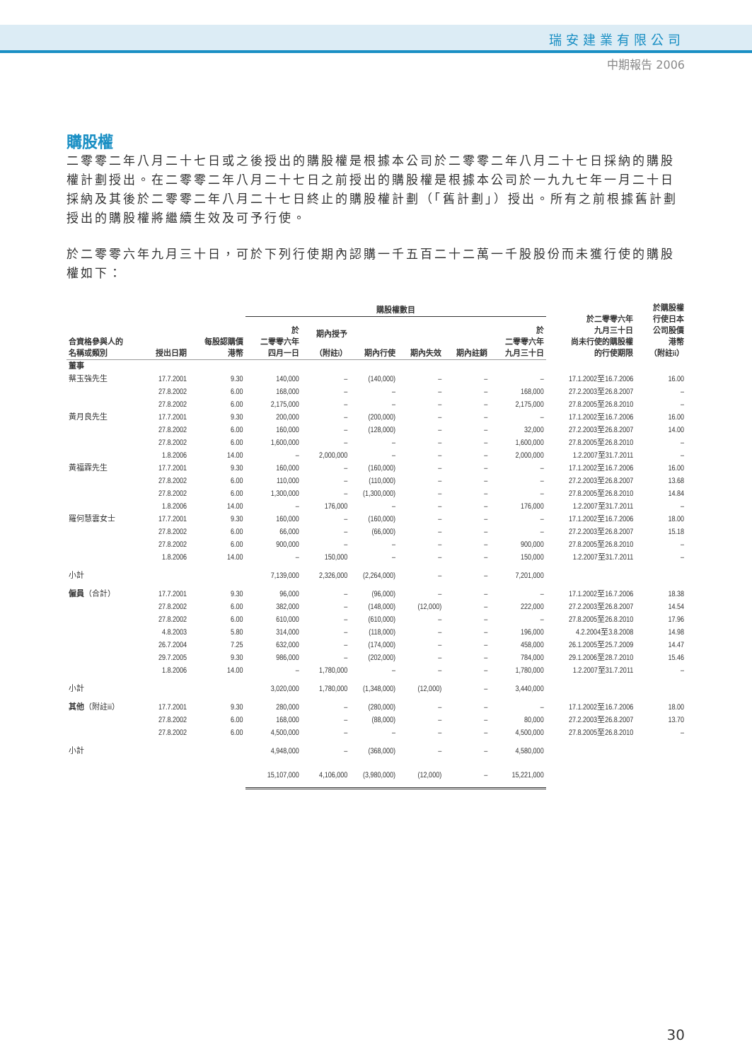瑞安建業有限公司
中期報告 2006
購股權
二零零二年八月二十七日或之後授出的購股權是根據本公司於二零零二年八月二十七日採納的購股權計劃授出。在二零零二年八月二十七日之前授出的購股權是根據本公司於一九九七年一月二十日採納及其後於二零零二年八月二十七日終止的購股權計劃（「舊計劃」）授出。所有之前根據舊計劃授出的購股權將繼續生效及可予行使。
於二零零六年九月三十日，可於下列行使期內認購一千五百二十二萬一千股股份而未獲行使的購股權如下：
| | | | 購股權數目 | | | | | | 於二零零六年 九月三十日 尚未行使的購股權 的行使期限 | 於購股權 行使日本 公司股價 港幣 （附註ii） |
| --- | --- | --- | --- | --- | --- | --- | --- | --- | --- | --- |
| 合資格參與人的 名稱或類別 | 授出日期 | 每股認購價 港幣 | 於 二零零六年 四月一日 | 期內授予 （附註i） | 期內行使 | 期內失效 | 期內註銷 | 於 二零零六年 九月三十日 | | |
| 董事 | | | | | | | | | | |
| 蔡玉強先生 | 17.7.2001 | 9.30 | 140,000 | – | (140,000) | – | – | – | 17.1.2002至16.7.2006 | 16.00 |
| | 27.8.2002 | 6.00 | 168,000 | – | – | – | – | 168,000 | 27.2.2003至26.8.2007 | – |
| | 27.8.2002 | 6.00 | 2,175,000 | – | – | – | – | 2,175,000 | 27.8.2005至26.8.2010 | – |
| 黃月良先生 | 17.7.2001 | 9.30 | 200,000 | – | (200,000) | – | – | – | 17.1.2002至16.7.2006 | 16.00 |
| | 27.8.2002 | 6.00 | 160,000 | – | (128,000) | – | – | 32,000 | 27.2.2003至26.8.2007 | 14.00 |
| | 27.8.2002 | 6.00 | 1,600,000 | – | – | – | – | 1,600,000 | 27.8.2005至26.8.2010 | – |
| | 1.8.2006 | 14.00 | – | 2,000,000 | – | – | – | 2,000,000 | 1.2.2007至31.7.2011 | – |
| 黃福霖先生 | 17.7.2001 | 9.30 | 160,000 | – | (160,000) | – | – | – | 17.1.2002至16.7.2006 | 16.00 |
| | 27.8.2002 | 6.00 | 110,000 | – | (110,000) | – | – | – | 27.2.2003至26.8.2007 | 13.68 |
| | 27.8.2002 | 6.00 | 1,300,000 | – | (1,300,000) | – | – | – | 27.8.2005至26.8.2010 | 14.84 |
| | 1.8.2006 | 14.00 | – | 176,000 | – | – | – | 176,000 | 1.2.2007至31.7.2011 | – |
| 羅何慧雲女士 | 17.7.2001 | 9.30 | 160,000 | – | (160,000) | – | – | – | 17.1.2002至16.7.2006 | 18.00 |
| | 27.8.2002 | 6.00 | 66,000 | – | (66,000) | – | – | – | 27.2.2003至26.8.2007 | 15.18 |
| | 27.8.2002 | 6.00 | 900,000 | – | – | – | – | 900,000 | 27.8.2005至26.8.2010 | – |
| | 1.8.2006 | 14.00 | – | 150,000 | – | – | – | 150,000 | 1.2.2007至31.7.2011 | – |
| 小計 | | | 7,139,000 | 2,326,000 | (2,264,000) | – | – | 7,201,000 | | |
| 僱員 （合計） | 17.7.2001 | 9.30 | 96,000 | – | (96,000) | – | – | – | 17.1.2002至16.7.2006 | 18.38 |
| | 27.8.2002 | 6.00 | 382,000 | – | (148,000) | (12,000) | – | 222,000 | 27.2.2003至26.8.2007 | 14.54 |
| | 27.8.2002 | 6.00 | 610,000 | – | (610,000) | – | – | – | 27.8.2005至26.8.2010 | 17.96 |
| | 4.8.2003 | 5.80 | 314,000 | – | (118,000) | – | – | 196,000 | 4.2.2004至3.8.2008 | 14.98 |
| | 26.7.2004 | 7.25 | 632,000 | – | (174,000) | – | – | 458,000 | 26.1.2005至25.7.2009 | 14.47 |
| | 29.7.2005 | 9.30 | 986,000 | – | (202,000) | – | – | 784,000 | 29.1.2006至28.7.2010 | 15.46 |
| | 1.8.2006 | 14.00 | – | 1,780,000 | – | – | – | 1,780,000 | 1.2.2007至31.7.2011 | – |
| 小計 | | | 3,020,000 | 1,780,000 | (1,348,000) | (12,000) | – | 3,440,000 | | |
| 其他 （附註iii） | 17.7.2001 | 9.30 | 280,000 | – | (280,000) | – | – | – | 17.1.2002至16.7.2006 | 18.00 |
| | 27.8.2002 | 6.00 | 168,000 | – | (88,000) | – | – | 80,000 | 27.2.2003至26.8.2007 | 13.70 |
| | 27.8.2002 | 6.00 | 4,500,000 | – | – | – | – | 4,500,000 | 27.8.2005至26.8.2010 | – |
| 小計 | | | 4,948,000 | – | (368,000) | – | – | 4,580,000 | | |
| | | | 15,107,000 | 4,106,000 | (3,980,000) | (12,000) | – | 15,221,000 | | |
30